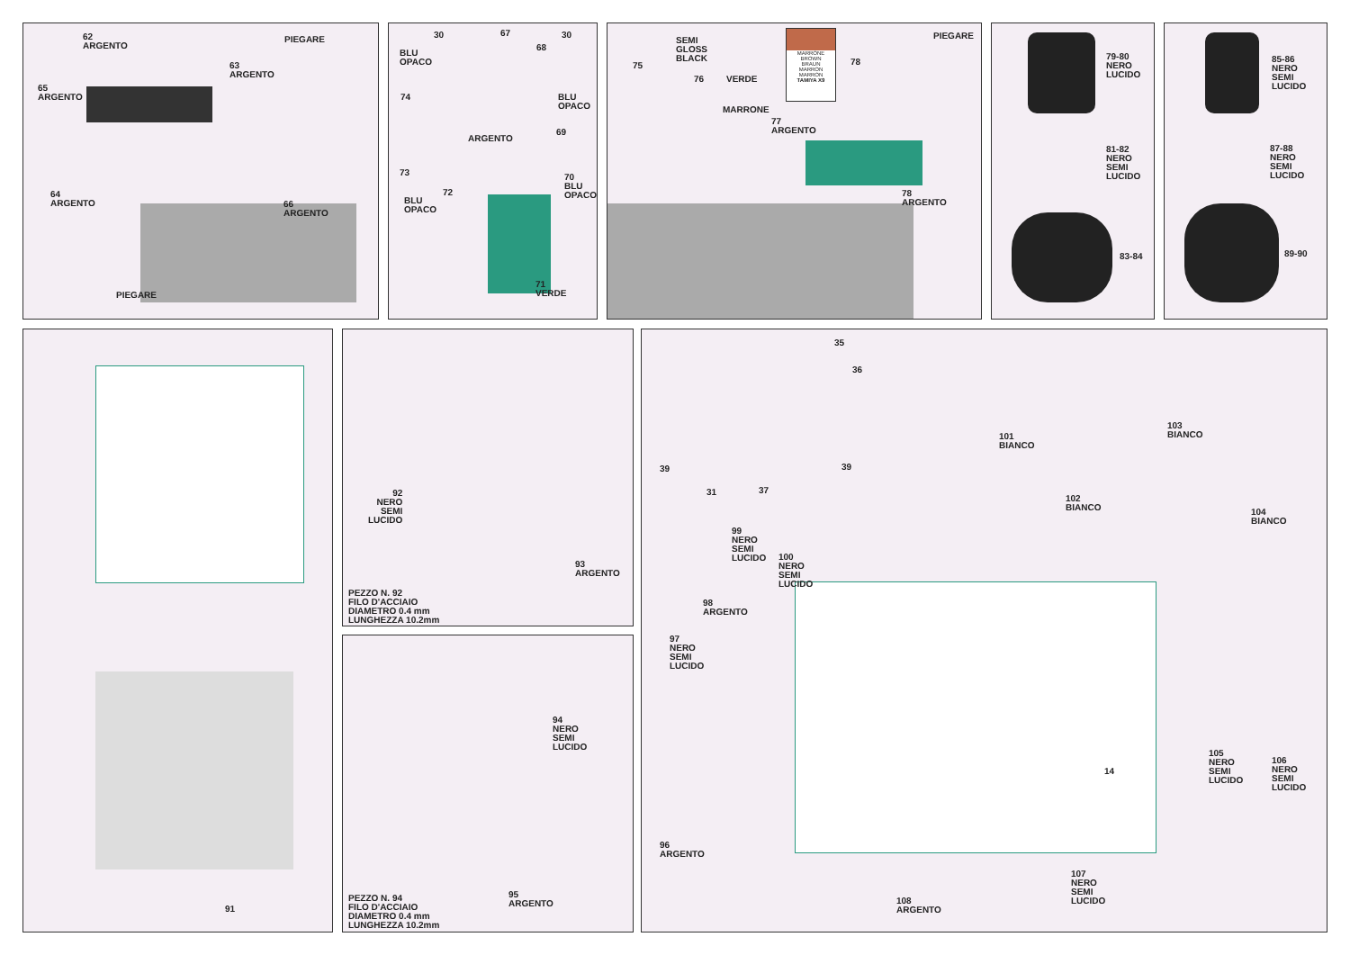62
ARGENTO
PIEGARE
63
ARGENTO
65
ARGENTO
64
ARGENTO
66
ARGENTO
PIEGARE
30 67 30
BLU
OPACO
68
74
BLU
OPACO
ARGENTO
69
73
70
BLU
OPACO
72
BLU
OPACO
71
VERDE
SEMI
GLOSS
BLACK
MARRONE
BROWN
BRAUN
MARRON
MARRON
TAMIYA X9
78
PIEGARE
75
76 VERDE
MARRONE
77
ARGENTO
78
ARGENTO
79-80
NERO
LUCIDO
81-82
NERO
SEMI
LUCIDO
83-84
85-86
NERO
SEMI
LUCIDO
87-88
NERO
SEMI
LUCIDO
89-90
91
92
NERO
SEMI
LUCIDO
93
ARGENTO
PEZZO N. 92
FILO D'ACCIAIO
DIAMETRO 0.4 mm
LUNGHEZZA 10.2mm
94
NERO
SEMI
LUCIDO
PEZZO N. 94
FILO D'ACCIAIO
DIAMETRO 0.4 mm
LUNGHEZZA 10.2mm
95
ARGENTO
35
36
39 39
31 37
101
BIANCO
103
BIANCO
102
BIANCO
104
BIANCO
99
NERO
SEMI
LUCIDO
100
NERO
SEMI
LUCIDO
98
ARGENTO
97
NERO
SEMI
LUCIDO
14
105
NERO
SEMI
LUCIDO
106
NERO
SEMI
LUCIDO
96
ARGENTO
108
ARGENTO
107
NERO
SEMI
LUCIDO